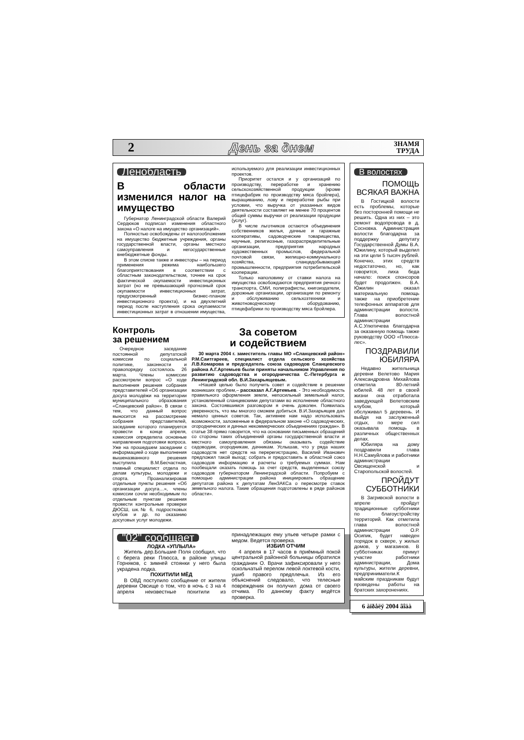2 День за днем ЗНАМЯ
ТРУДА
Ленобласть
В области изменился налог на имущество
Губернатор Ленинградской области Валерий Сердюков подписал изменения областного закона «О налоге на имущество организаций».
Полностью освобождены от налогообложения на имущество бюджетные учреждения, органы государственной власти, органы местного самоуправления и негосударственные внебюджетные фонды.
В этом списке также и инвесторы – на период применения режима наибольшего благоприятствования в соответствии с областным законодательством, точнее на срок фактической окупаемости инвестиционных затрат (но не превышающий прогнозный срок окупаемости инвестиционных затрат, предусмотренный бизнес-планом инвестиционного проекта), и на двухлетний период после наступления срока окупаемости инвестиционных затрат в отношении имущества, используемого для реализации инвестиционных проектов.
Приоритет остался и у организаций по производству, переработке и хранению сельскохозяйственной продукции (кроме птицефабрик по производству мяса бройлера), выращиванию, лову и переработке рыбы при условии, что выручка от указанных видов деятельности составляет не менее 70 процентов общей суммы выручки от реализации продукции (услуг).
В числе льготников остаются объединения собственников жилья, дачные и гаражные кооперативы, садоводческие товарищества, научные, религиозные, газораспределительные организации, предприятия народных художественных промыслов, федеральной почтовой связи, жилищно-коммунального хозяйства, сланцедобывающей промышленности, предприятия потребительской кооперации.
Только наполовину от ставки налога на имущества освобождаются предприятия речного транспорта, СМИ, полиграфисты, книгоиздатели, дорожные организации, организации по ремонту и обслуживанию сельхозтехники и животноводческому оборудованию, птицефабрики по производству мяса бройлера.
Контроль
за решением
Очередное заседание постоянной депутатской комиссии по социальной политике, законности и правопорядку состоялось 26 марта. Члены комиссии рассмотрели вопрос «О ходе выполнения решения собрания представителей «Об организации досуга молодёжи на территории муниципального образования «Сланцевский район». В связи с тем, что данный вопрос выносится на рассмотрение собрания представителей, заседание которого планируется провести в конце апреля, комиссия определила основные направления подготовки вопроса. Уже на прошедшем заседании с информацией о ходе выполнения вышеназванного решения выступила В.М.Бесчастная, главный специалист отдела по делам культуры, молодежи и спорта. Проанализировав отдельные пункты решения «Об организации досуга…», члены комиссии сочли необходимым по отдельным пунктам решения провести контрольные проверки ДЮСШ, шк.№ 6, подростковых клубов и др. по оказанию досуговых услуг молодежи.
За советом
и содействием
30 марта 2004 г. заместитель главы МО «Сланцевский район» Р.М.Саитгареев, специалист отдела сельского хозяйства Л.В.Комарова и председатель союза садоводов Сланцевского района А.Г.Артемьев были приняты начальником Управления по развитию садоводства и огородничества С.-Петербурга и Ленинградской обл. В.И.Захарьящевым.
«Нашей целью было получить совет и содействие в решении возникших проблем,– рассказал А.Г.Артемьев. - Это необходимость правильного оформления земли, непосильный земельный налог, установленный сланцевскими депутатами во исполнение областного закона. Состоявшимся разговором я очень доволен. Появилась уверенность, что мы многого сможем добиться. В.И.Захарьящев дал немало ценных советов. Так, активнее нам надо использовать возможности, заложенные в федеральном законе «О садоводческих, огороднических и дачных некоммерческих объединениях граждан». В статье 38 прямо говорится, что на основании письменных обращений со стороны таких объединений органы государственной власти и местного самоуправления обязаны оказывать содействие садоводам, огородникам, дачникам. Услышав, что у ряда наших садоводств нет средств на перерегистрацию, Василий Иванович предложил такой выход: собрать и предоставить в областной союз садоводов информацию и расчеты о требуемых суммах. Нам пообещали оказать помощь за счет средств, выделенных союзу садоводов губернатором Ленинградской области. Попробуем с помощью администрации района инициировать обращение депутатов района к депутатам ЛенЗАКСа о пересмотре ставок земельного налога. Такие обращения подготовлены в ряде районов области».
"02" сообщает
ЛОДКА «УПЛЫЛА»
Житель дер.Большие Поля сообщил, что с берега реки Плюсса, в районе улицы Горняков, с зимней стоянки у него была украдена лодка.
ПОХИТИЛИ МЁД
В ОВД поступило сообщение от жителя деревни Овсище о том, что в ночь с 3 на 4 апреля неизвестные похитили из принадлежащих ему ульев четыре рамки с медом. Ведется проверка.
ИЗБИЛ ОТЧИМ
4 апреля в 17 часов в приёмный покой центральной районной больницы обратился гражданин О. Врачи зафиксировали у него оскольчатый перелом левой локтевой кости, ушиб правого предплечья. Из его объяснений следовало, что телесные повреждения он получил дома от своего отчима. По данному факту ведётся проверка.
В волостях
ПОМОЩЬ ВСЯКАЯ ВАЖНА
В Гостицкой волости есть проблемы, которые без посторонней помощи не решить. Одна из них – это ремонт водопровода в д. Сосновка. Администрация волости благодарна за поддержку депутату Государственной Думы В.А. Южилину, который выделил на эти цели 5 тысяч рублей. Конечно, этих средств недостаточно, но, как говорится, лиха беда начало: поиск спонсоров будет продолжен. В.А. Южилин оказал материальную помощь также на приобретение телефонных аппаратов для администрации волости. Глава волостной администрации А.С.Улютичева благодарна за оказанную помощь также руководству ООО «Плюсса-лес».
ПОЗДРАВИЛИ ЮБИЛЯРА
Недавно жительница деревни Велетово Мария Александровна Михайлова отметила 80-летний юбилей. 48 лет в своей жизни она отработала заведующей Велетовским клубом, который обслуживал 5 деревень. И выйдя на заслуженный отдых, по мере сил оказывала помощь в различных общественных делах.
Юбиляра на дому поздравили глава Н.Н.Самуйлова и работники администрации Овсищенской и Старопольской волостей.
ПРОЙДУТ СУББОТНИКИ
В Загривской волости в апреле пройдут традиционные субботники по благоустройству территорий. Как отметила глава волостной администрации О.Р. Осипик, будет наведен порядок в сквере, у жилых домов, у магазинов. В субботниках примут участие работники администрации, Дома культуры, жители деревни, предприниматели.К майским праздникам будут проведены работы на братских захоронениях.
6 àïðåëÿ 2004 ãîäà